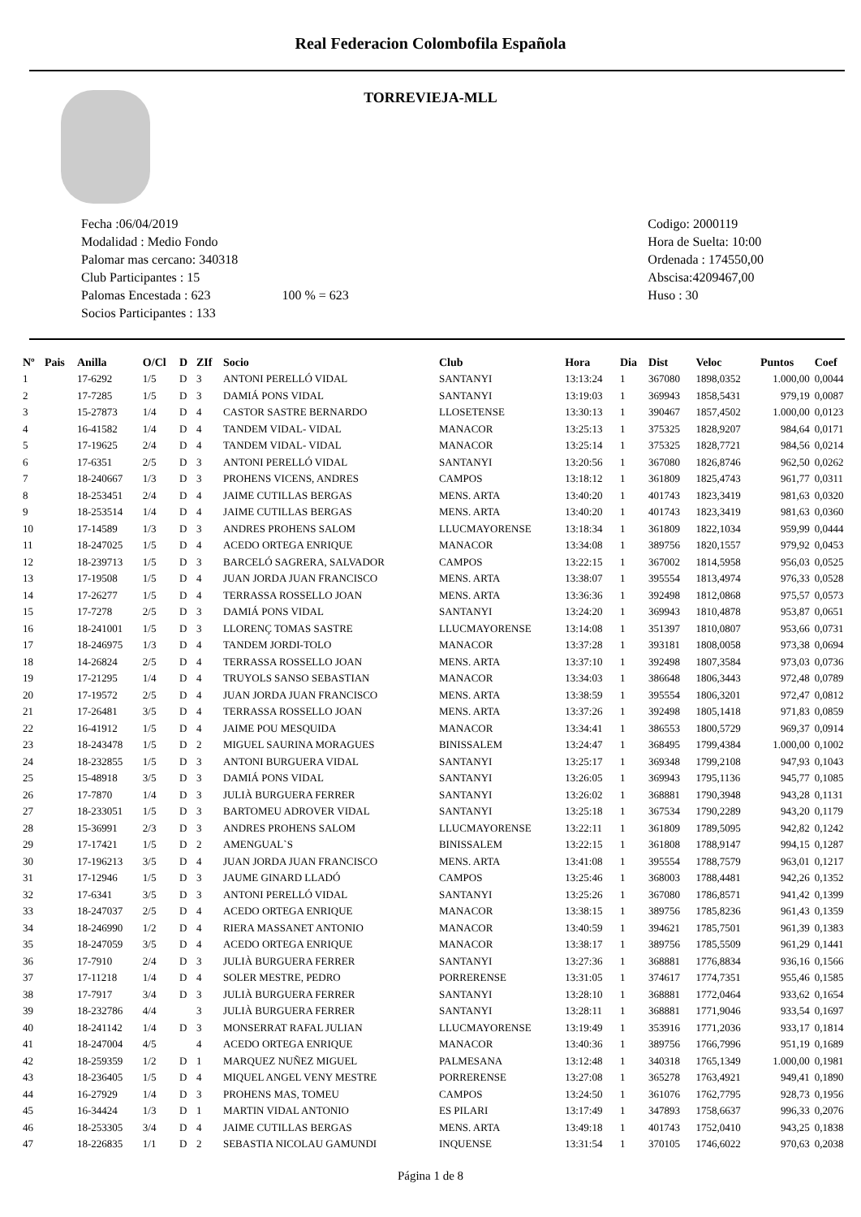Real Federacion Colombofila Española
TORREVIEJA-MLL
Fecha :06/04/2019
Modalidad : Medio Fondo
Palomar mas cercano: 340318
Club Participantes : 15
Palomas Encestada : 623 100 % = 623
Socios Participantes : 133
Codigo: 2000119
Hora de Suelta: 10:00
Ordenada : 174550,00
Abscisa:4209467,00
Huso : 30
| Nº | Pais | Anilla | O/Cl | D | ZIf | Socio | Club | Hora | Dia | Dist | Veloc | Puntos | Coef |
| --- | --- | --- | --- | --- | --- | --- | --- | --- | --- | --- | --- | --- | --- |
| 1 | | 17-6292 | 1/5 | D | 3 | ANTONI PERELLÓ VIDAL | SANTANYI | 13:13:24 | 1 | 367080 | 1898,0352 | 1.000,00 | 0,0044 |
| 2 | | 17-7285 | 1/5 | D | 3 | DAMIÁ PONS VIDAL | SANTANYI | 13:19:03 | 1 | 369943 | 1858,5431 | 979,19 | 0,0087 |
| 3 | | 15-27873 | 1/4 | D | 4 | CASTOR SASTRE BERNARDO | LLOSETENSE | 13:30:13 | 1 | 390467 | 1857,4502 | 1.000,00 | 0,0123 |
| 4 | | 16-41582 | 1/4 | D | 4 | TANDEM VIDAL- VIDAL | MANACOR | 13:25:13 | 1 | 375325 | 1828,9207 | 984,64 | 0,0171 |
| 5 | | 17-19625 | 2/4 | D | 4 | TANDEM VIDAL- VIDAL | MANACOR | 13:25:14 | 1 | 375325 | 1828,7721 | 984,56 | 0,0214 |
| 6 | | 17-6351 | 2/5 | D | 3 | ANTONI PERELLÓ VIDAL | SANTANYI | 13:20:56 | 1 | 367080 | 1826,8746 | 962,50 | 0,0262 |
| 7 | | 18-240667 | 1/3 | D | 3 | PROHENS VICENS, ANDRES | CAMPOS | 13:18:12 | 1 | 361809 | 1825,4743 | 961,77 | 0,0311 |
| 8 | | 18-253451 | 2/4 | D | 4 | JAIME CUTILLAS BERGAS | MENS. ARTA | 13:40:20 | 1 | 401743 | 1823,3419 | 981,63 | 0,0320 |
| 9 | | 18-253514 | 1/4 | D | 4 | JAIME CUTILLAS BERGAS | MENS. ARTA | 13:40:20 | 1 | 401743 | 1823,3419 | 981,63 | 0,0360 |
| 10 | | 17-14589 | 1/3 | D | 3 | ANDRES PROHENS SALOM | LLUCMAYORENSE | 13:18:34 | 1 | 361809 | 1822,1034 | 959,99 | 0,0444 |
| 11 | | 18-247025 | 1/5 | D | 4 | ACEDO ORTEGA ENRIQUE | MANACOR | 13:34:08 | 1 | 389756 | 1820,1557 | 979,92 | 0,0453 |
| 12 | | 18-239713 | 1/5 | D | 3 | BARCELÓ SAGRERA, SALVADOR | CAMPOS | 13:22:15 | 1 | 367002 | 1814,5958 | 956,03 | 0,0525 |
| 13 | | 17-19508 | 1/5 | D | 4 | JUAN JORDA JUAN FRANCISCO | MENS. ARTA | 13:38:07 | 1 | 395554 | 1813,4974 | 976,33 | 0,0528 |
| 14 | | 17-26277 | 1/5 | D | 4 | TERRASSA ROSSELLO JOAN | MENS. ARTA | 13:36:36 | 1 | 392498 | 1812,0868 | 975,57 | 0,0573 |
| 15 | | 17-7278 | 2/5 | D | 3 | DAMIÁ PONS VIDAL | SANTANYI | 13:24:20 | 1 | 369943 | 1810,4878 | 953,87 | 0,0651 |
| 16 | | 18-241001 | 1/5 | D | 3 | LLORENÇ TOMAS SASTRE | LLUCMAYORENSE | 13:14:08 | 1 | 351397 | 1810,0807 | 953,66 | 0,0731 |
| 17 | | 18-246975 | 1/3 | D | 4 | TANDEM JORDI-TOLO | MANACOR | 13:37:28 | 1 | 393181 | 1808,0058 | 973,38 | 0,0694 |
| 18 | | 14-26824 | 2/5 | D | 4 | TERRASSA ROSSELLO JOAN | MENS. ARTA | 13:37:10 | 1 | 392498 | 1807,3584 | 973,03 | 0,0736 |
| 19 | | 17-21295 | 1/4 | D | 4 | TRUYOLS SANSO SEBASTIAN | MANACOR | 13:34:03 | 1 | 386648 | 1806,3443 | 972,48 | 0,0789 |
| 20 | | 17-19572 | 2/5 | D | 4 | JUAN JORDA JUAN FRANCISCO | MENS. ARTA | 13:38:59 | 1 | 395554 | 1806,3201 | 972,47 | 0,0812 |
| 21 | | 17-26481 | 3/5 | D | 4 | TERRASSA ROSSELLO JOAN | MENS. ARTA | 13:37:26 | 1 | 392498 | 1805,1418 | 971,83 | 0,0859 |
| 22 | | 16-41912 | 1/5 | D | 4 | JAIME POU MESQUIDA | MANACOR | 13:34:41 | 1 | 386553 | 1800,5729 | 969,37 | 0,0914 |
| 23 | | 18-243478 | 1/5 | D | 2 | MIGUEL SAURINA MORAGUES | BINISSALEM | 13:24:47 | 1 | 368495 | 1799,4384 | 1.000,00 | 0,1002 |
| 24 | | 18-232855 | 1/5 | D | 3 | ANTONI BURGUERA VIDAL | SANTANYI | 13:25:17 | 1 | 369348 | 1799,2108 | 947,93 | 0,1043 |
| 25 | | 15-48918 | 3/5 | D | 3 | DAMIÁ PONS VIDAL | SANTANYI | 13:26:05 | 1 | 369943 | 1795,1136 | 945,77 | 0,1085 |
| 26 | | 17-7870 | 1/4 | D | 3 | JULIÀ BURGUERA FERRER | SANTANYI | 13:26:02 | 1 | 368881 | 1790,3948 | 943,28 | 0,1131 |
| 27 | | 18-233051 | 1/5 | D | 3 | BARTOMEU ADROVER VIDAL | SANTANYI | 13:25:18 | 1 | 367534 | 1790,2289 | 943,20 | 0,1179 |
| 28 | | 15-36991 | 2/3 | D | 3 | ANDRES PROHENS SALOM | LLUCMAYORENSE | 13:22:11 | 1 | 361809 | 1789,5095 | 942,82 | 0,1242 |
| 29 | | 17-17421 | 1/5 | D | 2 | AMENGUAL`S | BINISSALEM | 13:22:15 | 1 | 361808 | 1788,9147 | 994,15 | 0,1287 |
| 30 | | 17-196213 | 3/5 | D | 4 | JUAN JORDA JUAN FRANCISCO | MENS. ARTA | 13:41:08 | 1 | 395554 | 1788,7579 | 963,01 | 0,1217 |
| 31 | | 17-12946 | 1/5 | D | 3 | JAUME GINARD LLADÓ | CAMPOS | 13:25:46 | 1 | 368003 | 1788,4481 | 942,26 | 0,1352 |
| 32 | | 17-6341 | 3/5 | D | 3 | ANTONI PERELLÓ VIDAL | SANTANYI | 13:25:26 | 1 | 367080 | 1786,8571 | 941,42 | 0,1399 |
| 33 | | 18-247037 | 2/5 | D | 4 | ACEDO ORTEGA ENRIQUE | MANACOR | 13:38:15 | 1 | 389756 | 1785,8236 | 961,43 | 0,1359 |
| 34 | | 18-246990 | 1/2 | D | 4 | RIERA MASSANET ANTONIO | MANACOR | 13:40:59 | 1 | 394621 | 1785,7501 | 961,39 | 0,1383 |
| 35 | | 18-247059 | 3/5 | D | 4 | ACEDO ORTEGA ENRIQUE | MANACOR | 13:38:17 | 1 | 389756 | 1785,5509 | 961,29 | 0,1441 |
| 36 | | 17-7910 | 2/4 | D | 3 | JULIÀ BURGUERA FERRER | SANTANYI | 13:27:36 | 1 | 368881 | 1776,8834 | 936,16 | 0,1566 |
| 37 | | 17-11218 | 1/4 | D | 4 | SOLER MESTRE, PEDRO | PORRERENSE | 13:31:05 | 1 | 374617 | 1774,7351 | 955,46 | 0,1585 |
| 38 | | 17-7917 | 3/4 | D | 3 | JULIÀ BURGUERA FERRER | SANTANYI | 13:28:10 | 1 | 368881 | 1772,0464 | 933,62 | 0,1654 |
| 39 | | 18-232786 | 4/4 | | 3 | JULIÀ BURGUERA FERRER | SANTANYI | 13:28:11 | 1 | 368881 | 1771,9046 | 933,54 | 0,1697 |
| 40 | | 18-241142 | 1/4 | D | 3 | MONSERRAT RAFAL JULIAN | LLUCMAYORENSE | 13:19:49 | 1 | 353916 | 1771,2036 | 933,17 | 0,1814 |
| 41 | | 18-247004 | 4/5 | | 4 | ACEDO ORTEGA ENRIQUE | MANACOR | 13:40:36 | 1 | 389756 | 1766,7996 | 951,19 | 0,1689 |
| 42 | | 18-259359 | 1/2 | D | 1 | MARQUEZ NUÑEZ MIGUEL | PALMESANA | 13:12:48 | 1 | 340318 | 1765,1349 | 1.000,00 | 0,1981 |
| 43 | | 18-236405 | 1/5 | D | 4 | MIQUEL ANGEL VENY MESTRE | PORRERENSE | 13:27:08 | 1 | 365278 | 1763,4921 | 949,41 | 0,1890 |
| 44 | | 16-27929 | 1/4 | D | 3 | PROHENS MAS, TOMEU | CAMPOS | 13:24:50 | 1 | 361076 | 1762,7795 | 928,73 | 0,1956 |
| 45 | | 16-34424 | 1/3 | D | 1 | MARTIN VIDAL ANTONIO | ES PILARI | 13:17:49 | 1 | 347893 | 1758,6637 | 996,33 | 0,2076 |
| 46 | | 18-253305 | 3/4 | D | 4 | JAIME CUTILLAS BERGAS | MENS. ARTA | 13:49:18 | 1 | 401743 | 1752,0410 | 943,25 | 0,1838 |
| 47 | | 18-226835 | 1/1 | D | 2 | SEBASTIA NICOLAU GAMUNDI | INQUENSE | 13:31:54 | 1 | 370105 | 1746,6022 | 970,63 | 0,2038 |
Página 1 de 8